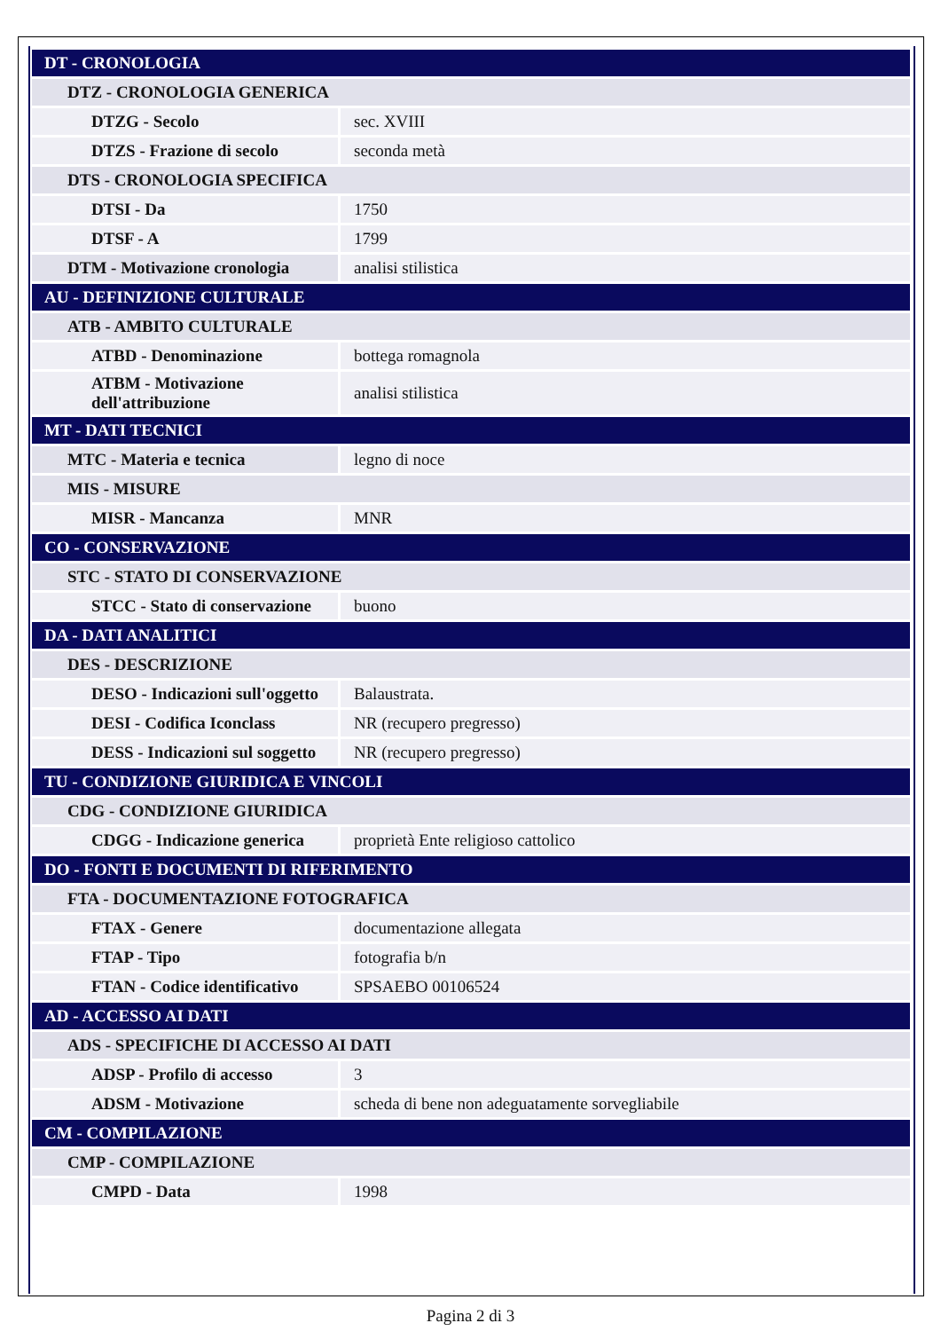| DT - CRONOLOGIA | |
| DTZ - CRONOLOGIA GENERICA | |
| DTZG - Secolo | sec. XVIII |
| DTZS - Frazione di secolo | seconda metà |
| DTS - CRONOLOGIA SPECIFICA | |
| DTSI - Da | 1750 |
| DTSF - A | 1799 |
| DTM - Motivazione cronologia | analisi stilistica |
| AU - DEFINIZIONE CULTURALE | |
| ATB - AMBITO CULTURALE | |
| ATBD - Denominazione | bottega romagnola |
| ATBM - Motivazione dell'attribuzione | analisi stilistica |
| MT - DATI TECNICI | |
| MTC - Materia e tecnica | legno di noce |
| MIS - MISURE | |
| MISR - Mancanza | MNR |
| CO - CONSERVAZIONE | |
| STC - STATO DI CONSERVAZIONE | |
| STCC - Stato di conservazione | buono |
| DA - DATI ANALITICI | |
| DES - DESCRIZIONE | |
| DESO - Indicazioni sull'oggetto | Balaustrata. |
| DESI - Codifica Iconclass | NR (recupero pregresso) |
| DESS - Indicazioni sul soggetto | NR (recupero pregresso) |
| TU - CONDIZIONE GIURIDICA E VINCOLI | |
| CDG - CONDIZIONE GIURIDICA | |
| CDGG - Indicazione generica | proprietà Ente religioso cattolico |
| DO - FONTI E DOCUMENTI DI RIFERIMENTO | |
| FTA - DOCUMENTAZIONE FOTOGRAFICA | |
| FTAX - Genere | documentazione allegata |
| FTAP - Tipo | fotografia b/n |
| FTAN - Codice identificativo | SPSAEBO 00106524 |
| AD - ACCESSO AI DATI | |
| ADS - SPECIFICHE DI ACCESSO AI DATI | |
| ADSP - Profilo di accesso | 3 |
| ADSM - Motivazione | scheda di bene non adeguatamente sorvegliabile |
| CM - COMPILAZIONE | |
| CMP - COMPILAZIONE | |
| CMPD - Data | 1998 |
Pagina 2 di 3